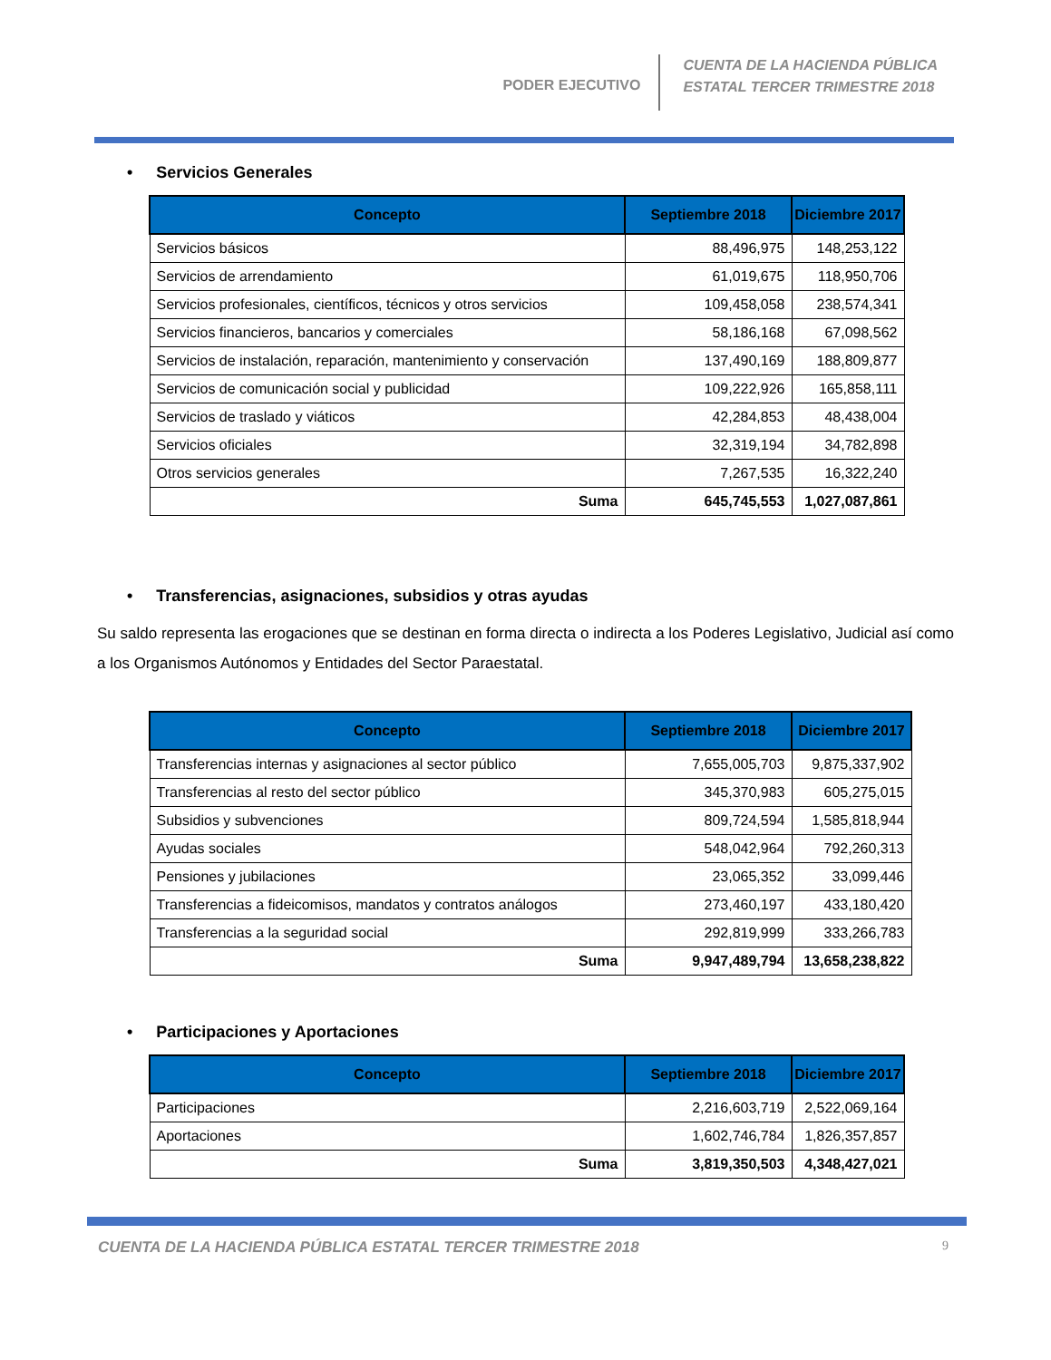PODER EJECUTIVO
CUENTA DE LA HACIENDA PÚBLICA
ESTATAL TERCER TRIMESTRE 2018
• Servicios Generales
| Concepto | Septiembre 2018 | Diciembre 2017 |
| --- | --- | --- |
| Servicios básicos | 88,496,975 | 148,253,122 |
| Servicios de arrendamiento | 61,019,675 | 118,950,706 |
| Servicios profesionales, científicos, técnicos y otros servicios | 109,458,058 | 238,574,341 |
| Servicios financieros, bancarios y comerciales | 58,186,168 | 67,098,562 |
| Servicios de instalación, reparación, mantenimiento y conservación | 137,490,169 | 188,809,877 |
| Servicios de comunicación social y publicidad | 109,222,926 | 165,858,111 |
| Servicios de traslado y viáticos | 42,284,853 | 48,438,004 |
| Servicios oficiales | 32,319,194 | 34,782,898 |
| Otros servicios generales | 7,267,535 | 16,322,240 |
| Suma | 645,745,553 | 1,027,087,861 |
• Transferencias, asignaciones, subsidios y otras ayudas
Su saldo representa las erogaciones que se destinan en forma directa o indirecta a los Poderes Legislativo, Judicial así como a los Organismos Autónomos y Entidades del Sector Paraestatal.
| Concepto | Septiembre 2018 | Diciembre 2017 |
| --- | --- | --- |
| Transferencias internas y asignaciones al sector público | 7,655,005,703 | 9,875,337,902 |
| Transferencias al resto del sector público | 345,370,983 | 605,275,015 |
| Subsidios y subvenciones | 809,724,594 | 1,585,818,944 |
| Ayudas sociales | 548,042,964 | 792,260,313 |
| Pensiones y jubilaciones | 23,065,352 | 33,099,446 |
| Transferencias a fideicomisos, mandatos y contratos análogos | 273,460,197 | 433,180,420 |
| Transferencias a la seguridad social | 292,819,999 | 333,266,783 |
| Suma | 9,947,489,794 | 13,658,238,822 |
• Participaciones y Aportaciones
| Concepto | Septiembre 2018 | Diciembre 2017 |
| --- | --- | --- |
| Participaciones | 2,216,603,719 | 2,522,069,164 |
| Aportaciones | 1,602,746,784 | 1,826,357,857 |
| Suma | 3,819,350,503 | 4,348,427,021 |
CUENTA DE LA HACIENDA PÚBLICA ESTATAL TERCER TRIMESTRE 2018 9